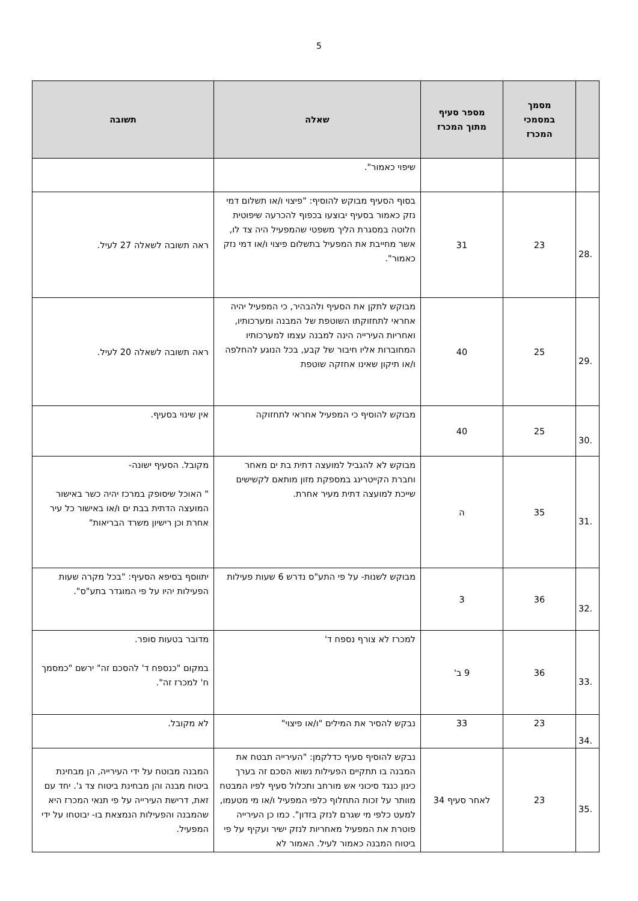5
| | מסמך במסמכי המכרז | מספר סעיף מתוך המכרז | שאלה | תשובה |
| --- | --- | --- | --- | --- |
| | | | שיפוי כאמור". | |
| .28 | 23 | 31 | בסוף הסעיף מבוקש להוסיף: "פיצוי ו/או תשלום דמי נזק כאמור בסעיף יבוצעו בכפוף להכרעה שיפוטית חלוטה במסגרת הליך משפטי שהמפעיל היה צד לו, אשר מחייבת את המפעיל בתשלום פיצוי ו/או דמי נזק כאמור". | ראה תשובה לשאלה 27 לעיל. |
| .29 | 25 | 40 | מבוקש לתקן את הסעיף ולהבהיר, כי המפעיל יהיה אחראי לתחזוקתו השוטפת של המבנה ומערכותיו, ואחריות העירייה הינה למבנה עצמו למערכותיו המחוברות אליו חיבור של קבע, בכל הנוגע להחלפה ו/או תיקון שאינו אחזקה שוטפת | ראה תשובה לשאלה 20 לעיל. |
| .30 | 25 | 40 | מבוקש להוסיף כי המפעיל אחראי לתחזוקה | אין שינוי בסעיף. |
| .31 | 35 | ה | מבוקש לא להגביל למועצה דתית בת ים מאחר וחברת הקייטרינג במספקת מזון מותאם לקשישים שייכת למועצה דתית מעיר אחרת. | מקובל. הסעיף ישונה- " האוכל שיסופק במרכז יהיה כשר באישור המועצה הדתית בבת ים ו/או באישור כל עיר אחרת וכן רישיון משרד הבריאות" |
| .32 | 36 | 3 | מבוקש לשנות- על פי התע"ס נדרש 6 שעות פעילות | יתווסף בסיפא הסעיף: "בכל מקרה שעות הפעילות יהיו על פי המוגדר בתע"ס". |
| .33 | 36 | 9 ב' | למכרז לא צורף נספח ד' | מדובר בטעות סופר. במקום "כנספח ד' להסכם זה" ירשם "כמסמך ח' למכרז זה". |
| .34 | 23 | 33 | נבקש להסיר את המילים "ו/או פיצוי" | לא מקובל. |
| .35 | 23 | לאחר סעיף 34 | נבקש להוסיף סעיף כדלקמן: "העירייה תבטח את המבנה בו תתקיים הפעילות נשוא הסכם זה בערך כינון כנגד סיכוני אש מורחב ותכלול סעיף לפיו המבטח מוותר על זכות התחלוף כלפי המפעיל ו/או מי מטעמו, למעט כלפי מי שגרם לנזק בזדון". כמו כן העירייה פוטרת את המפעיל מאחריות לנזק ישיר ועקיף על פי ביטוח המבנה כאמור לעיל. האמור לא | המבנה מבוטח על ידי העירייה, הן מבחינת ביטוח מבנה והן מבחינת ביטוח צד ג'. יחד עם זאת, דרישת העירייה על פי תנאי המכרז היא שהמבנה והפעילות הנמצאת בו- יבוטחו על ידי המפעיל. |